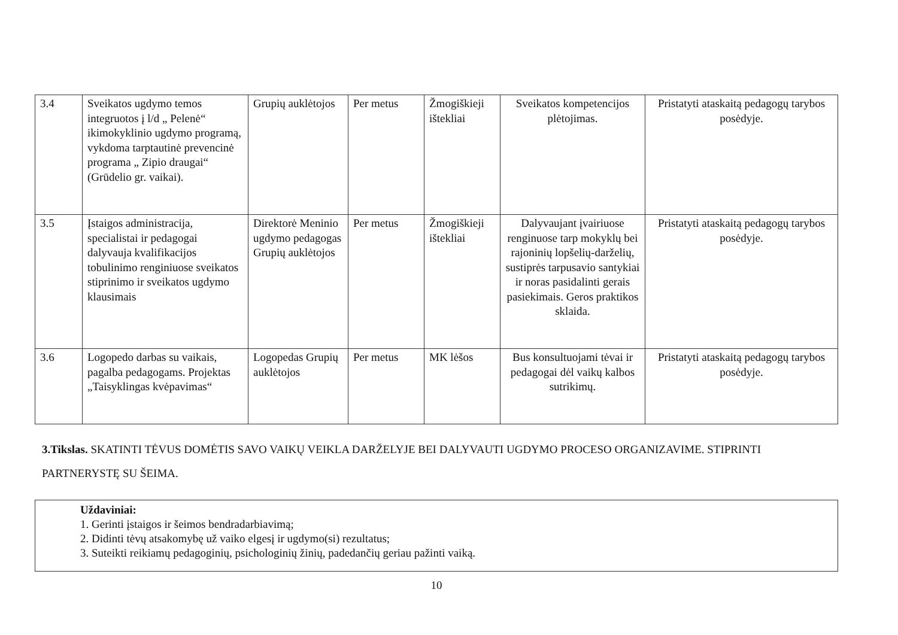| 3.4 | Sveikatos ugdymo temos integruotos į l/d „ Pelenė“ ikimokyklinio ugdymo programą, vykdoma tarptautinė prevencinė programa „ Zipio draugai“ (Grūdelio gr. vaikai). | Grupių auklėtojos | Per metus | Žmogiškieji ištekliai | Sveikatos kompetencijos plėtojimas. | Pristatyti ataskaitą pedagogų tarybos posėdyje. |
| 3.5 | Įstaigos administracija, specialistai ir pedagogai dalyvauja kvalifikacijos tobulinimo renginiuose sveikatos stiprinimo ir sveikatos ugdymo klausimais | Direktorė Meninio ugdymo pedagogas Grupių auklėtojos | Per metus | Žmogiškieji ištekliai | Dalyvaujant įvairiuose renginuose tarp mokyklų bei rajoninių lopšelių-darželių, sustiprės tarpusavio santykiai ir noras pasidalinti gerais pasiekimais. Geros praktikos sklaida. | Pristatyti ataskaitą pedagogų tarybos posėdyje. |
| 3.6 | Logopedo darbas su vaikais, pagalba pedagogams. Projektas „Taisyklingas kvėpavimas“ | Logopedas Grupių auklėtojos | Per metus | MK lėšos | Bus konsultuojami tėvai ir pedagogai dėl vaikų kalbos sutrikimų. | Pristatyti ataskaitą pedagogų tarybos posėdyje. |
3.Tikslas. SKATINTI TĖVUS DOMĖTIS SAVO VAIKŲ VEIKLA DARŽELYJE BEI DALYVAUTI UGDYMO PROCESO ORGANIZAVIME. STIPRINTI PARTNERYSTĘ SU ŠEIMA.
Uždaviniai:
1. Gerinti įstaigos ir šeimos bendradarbiavimą;
2. Didinti tėvų atsakomybę už vaiko elgesį ir ugdymo(si) rezultatus;
3. Suteikti reikiamų pedagoginių, psichologinių žinių, padedančių geriau pažinti vaiką.
10